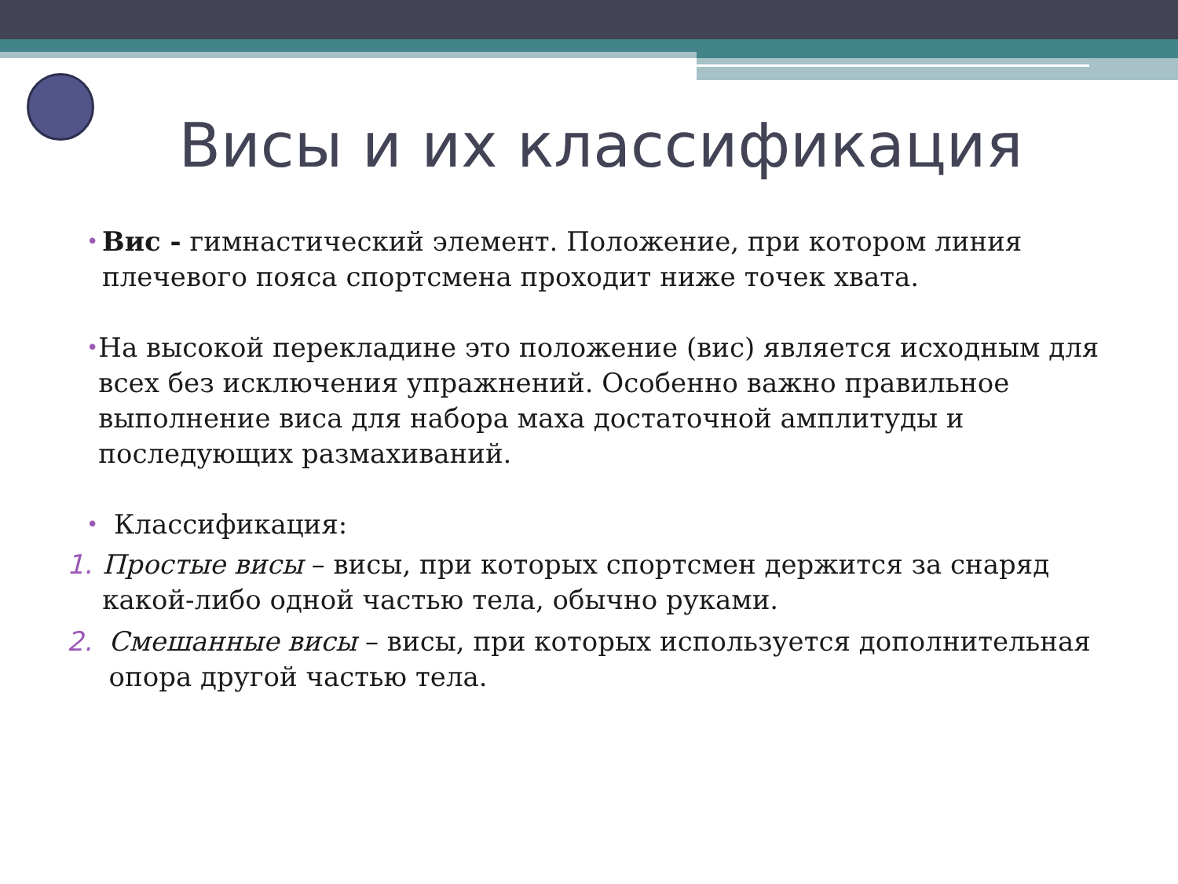Висы и их классификация
•
Вис - гимнастический элемент. Положение, при котором линия плечевого пояса спортсмена проходит ниже точек хвата.
•
На высокой перекладине это положение (вис) является исходным для всех без исключения упражнений. Особенно важно правильное выполнение виса для набора маха достаточной амплитуды и последующих размахиваний.
•
Классификация:
1. Простые висы – висы, при которых спортсмен держится за снаряд какой-либо одной частью тела, обычно руками.
2. Смешанные висы – висы, при которых используется дополнительная опора другой частью тела.